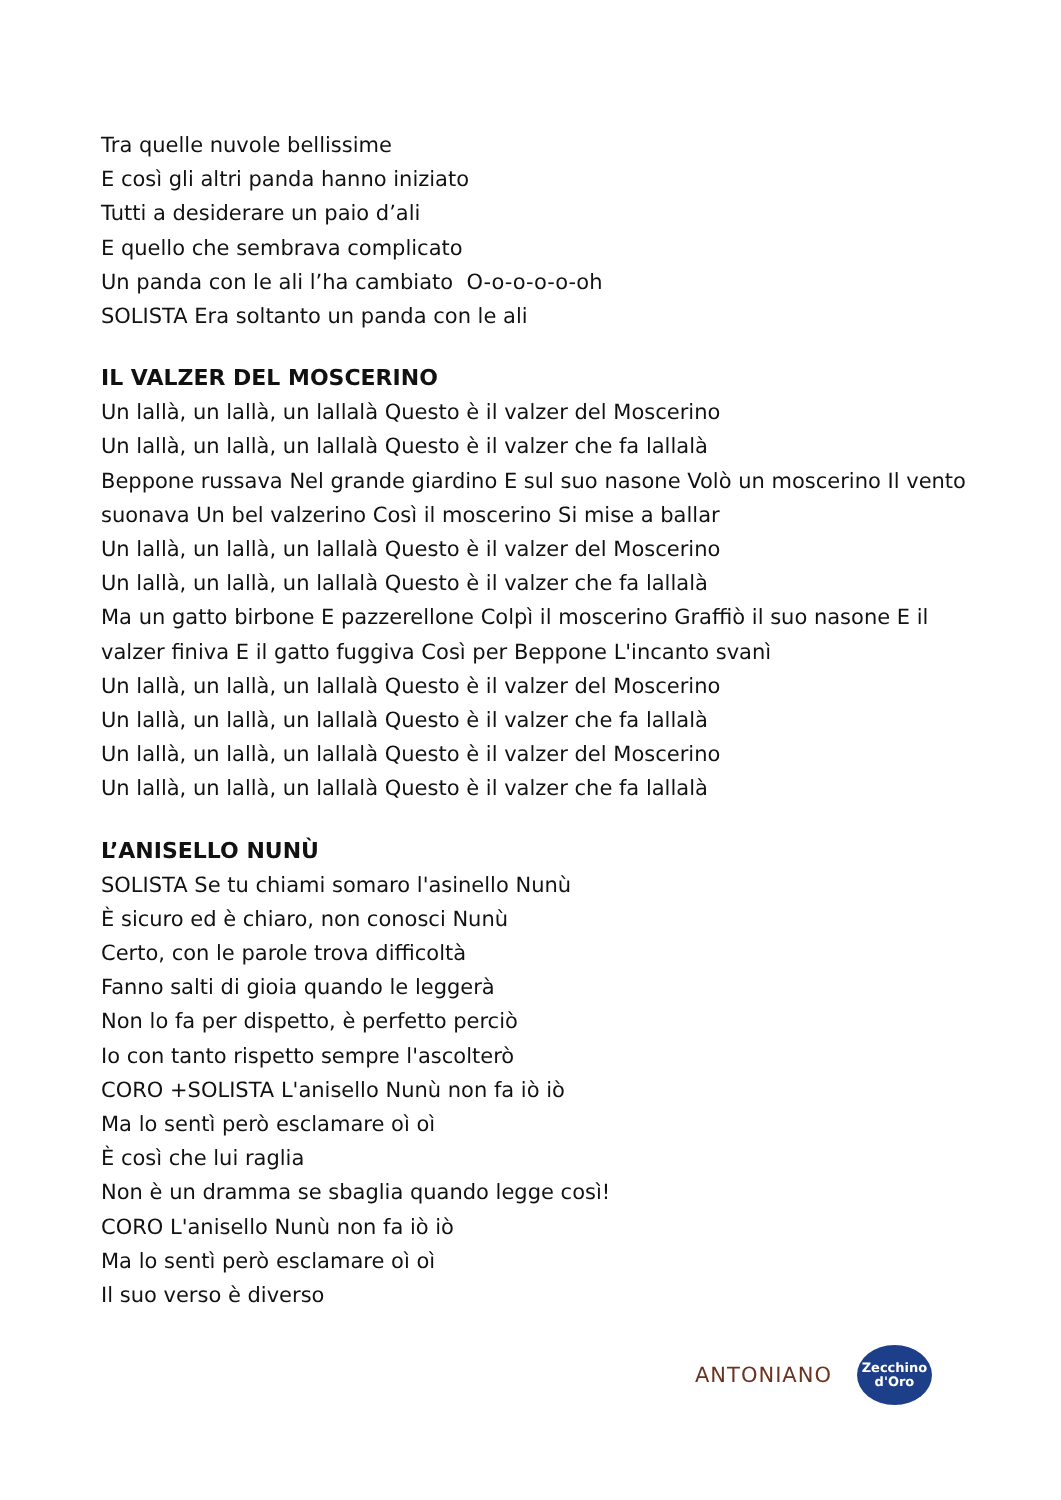Tra quelle nuvole bellissime
E così gli altri panda hanno iniziato
Tutti a desiderare un paio d’ali
E quello che sembrava complicato
Un panda con le ali l’ha cambiato O-o-o-o-o-oh
SOLISTA Era soltanto un panda con le ali
IL VALZER DEL MOSCERINO
Un lallà, un lallà, un lallalà Questo è il valzer del Moscerino
Un lallà, un lallà, un lallalà Questo è il valzer che fa lallalà
Beppone russava Nel grande giardino E sul suo nasone Volò un moscerino Il vento suonava Un bel valzerino Così il moscerino Si mise a ballar
Un lallà, un lallà, un lallalà Questo è il valzer del Moscerino
Un lallà, un lallà, un lallalà Questo è il valzer che fa lallalà
Ma un gatto birbone E pazzerellone Colpì il moscerino Graffiò il suo nasone E il valzer finiva E il gatto fuggiva Così per Beppone L'incanto svanì
Un lallà, un lallà, un lallalà Questo è il valzer del Moscerino
Un lallà, un lallà, un lallalà Questo è il valzer che fa lallalà
Un lallà, un lallà, un lallalà Questo è il valzer del Moscerino
Un lallà, un lallà, un lallalà Questo è il valzer che fa lallalà
L’ANISELLO NUNÙ
SOLISTA Se tu chiami somaro l'asinello Nunù
È sicuro ed è chiaro, non conosci Nunù
Certo, con le parole trova difficoltà
Fanno salti di gioia quando le leggerà
Non lo fa per dispetto, è perfetto perciò
Io con tanto rispetto sempre l'ascolterò
CORO +SOLISTA L'anisello Nunù non fa iò iò
Ma lo sentì però esclamare oì oì
È così che lui raglia
Non è un dramma se sbaglia quando legge così!
CORO L'anisello Nunù non fa iò iò
Ma lo sentì però esclamare oì oì
Il suo verso è diverso
ANTONIANO
Zecchino
d'Oro